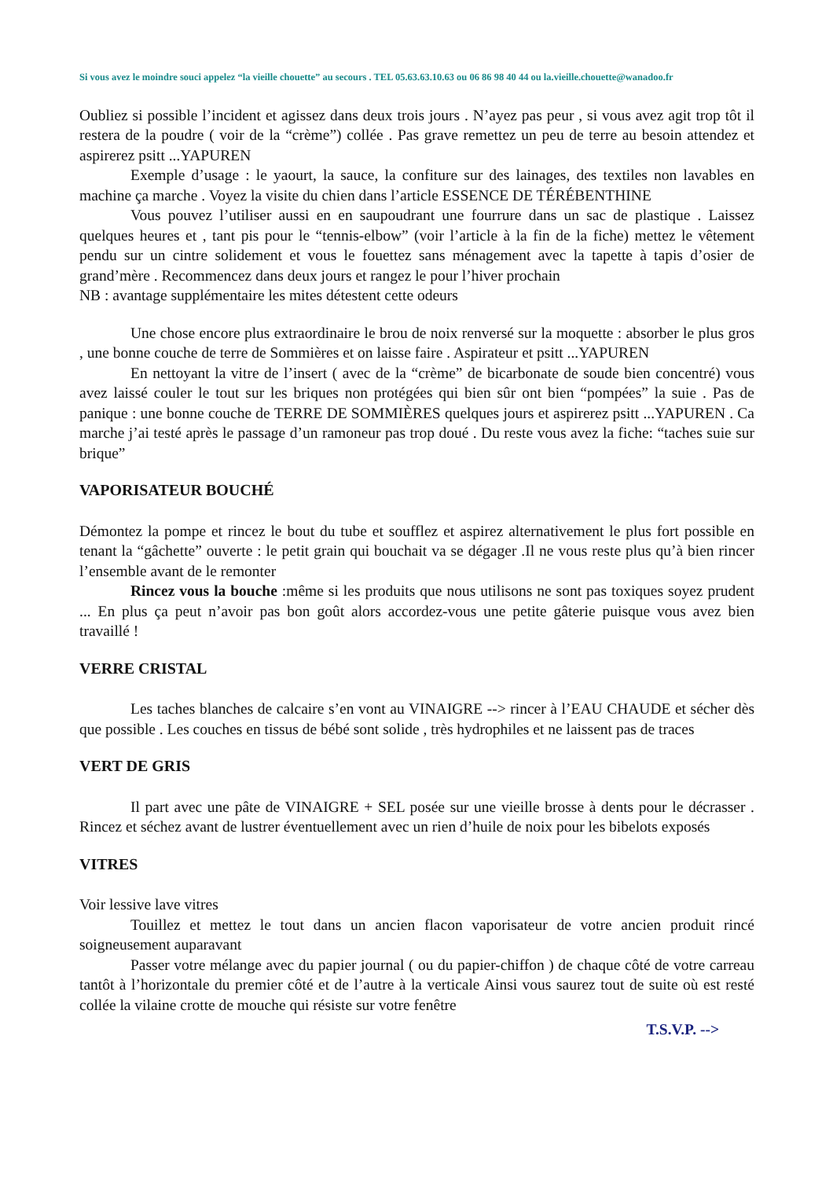Si vous avez le moindre souci appelez “la vieille chouette” au secours . TEL 05.63.63.10.63 ou 06 86 98 40 44 ou la.vieille.chouette@wanadoo.fr
Oubliez si possible l’incident et agissez dans deux trois jours . N’ayez pas peur , si vous avez agit trop tôt il restera de la poudre ( voir de la “crème”) collée . Pas grave remettez un peu de terre au besoin attendez et aspirerez psitt ...YAPUREN
Exemple d’usage : le yaourt, la sauce, la confiture sur des lainages, des textiles non lavables en machine ça marche . Voyez la visite du chien dans l’article ESSENCE DE TÉRÉBENTHINE
Vous pouvez l’utiliser aussi en en saupoudrant une fourrure dans un sac de plastique . Laissez quelques heures et , tant pis pour le “tennis-elbow” (voir l’article à la fin de la fiche) mettez le vêtement pendu sur un cintre solidement et vous le fouettez sans ménagement avec la tapette à tapis d’osier de grand’mère . Recommencez dans deux jours et rangez le pour l’hiver prochain
NB : avantage supplémentaire les mites détestent cette odeurs
Une chose encore plus extraordinaire le brou de noix renversé sur la moquette : absorber le plus gros , une bonne couche de terre de Sommières et on laisse faire . Aspirateur et psitt ...YAPUREN
En nettoyant la vitre de l’insert ( avec de la “crème” de bicarbonate de soude bien concentré) vous avez laissé couler le tout sur les briques non protégées qui bien sûr ont bien “pompées” la suie . Pas de panique : une bonne couche de TERRE DE SOMMIÈRES quelques jours et aspirerez psitt ...YAPUREN . Ca marche j’ai testé après le passage d’un ramoneur pas trop doué . Du reste vous avez la fiche: “taches suie sur brique”
VAPORISATEUR BOUCHÉ
Démontez la pompe et rincez le bout du tube et soufflez et aspirez alternativement le plus fort possible en tenant la “gâchette” ouverte : le petit grain qui bouchait va se dégager .Il ne vous reste plus qu’à bien rincer l’ensemble avant de le remonter
Rincez vous la bouche :même si les produits que nous utilisons ne sont pas toxiques soyez prudent ... En plus ça peut n’avoir pas bon goût alors accordez-vous une petite gâterie puisque vous avez bien travaillé !
VERRE CRISTAL
Les taches blanches de calcaire s’en vont au VINAIGRE --> rincer à l’EAU CHAUDE et sécher dès que possible . Les couches en tissus de bébé sont solide , très hydrophiles et ne laissent pas de traces
VERT DE GRIS
Il part avec une pâte de VINAIGRE + SEL posée sur une vieille brosse à dents pour le décrasser . Rincez et séchez avant de lustrer éventuellement avec un rien d’huile de noix pour les bibelots exposés
VITRES
Voir lessive lave vitres
Touillez et mettez le tout dans un ancien flacon vaporisateur de votre ancien produit rincé soigneusement auparavant
Passer votre mélange avec du papier journal ( ou du papier-chiffon ) de chaque côté de votre carreau tantôt à l’horizontale du premier côté et de l’autre à la verticale Ainsi vous saurez tout de suite où est resté collée la vilaine crotte de mouche qui résiste sur votre fenêtre
T.S.V.P. -->